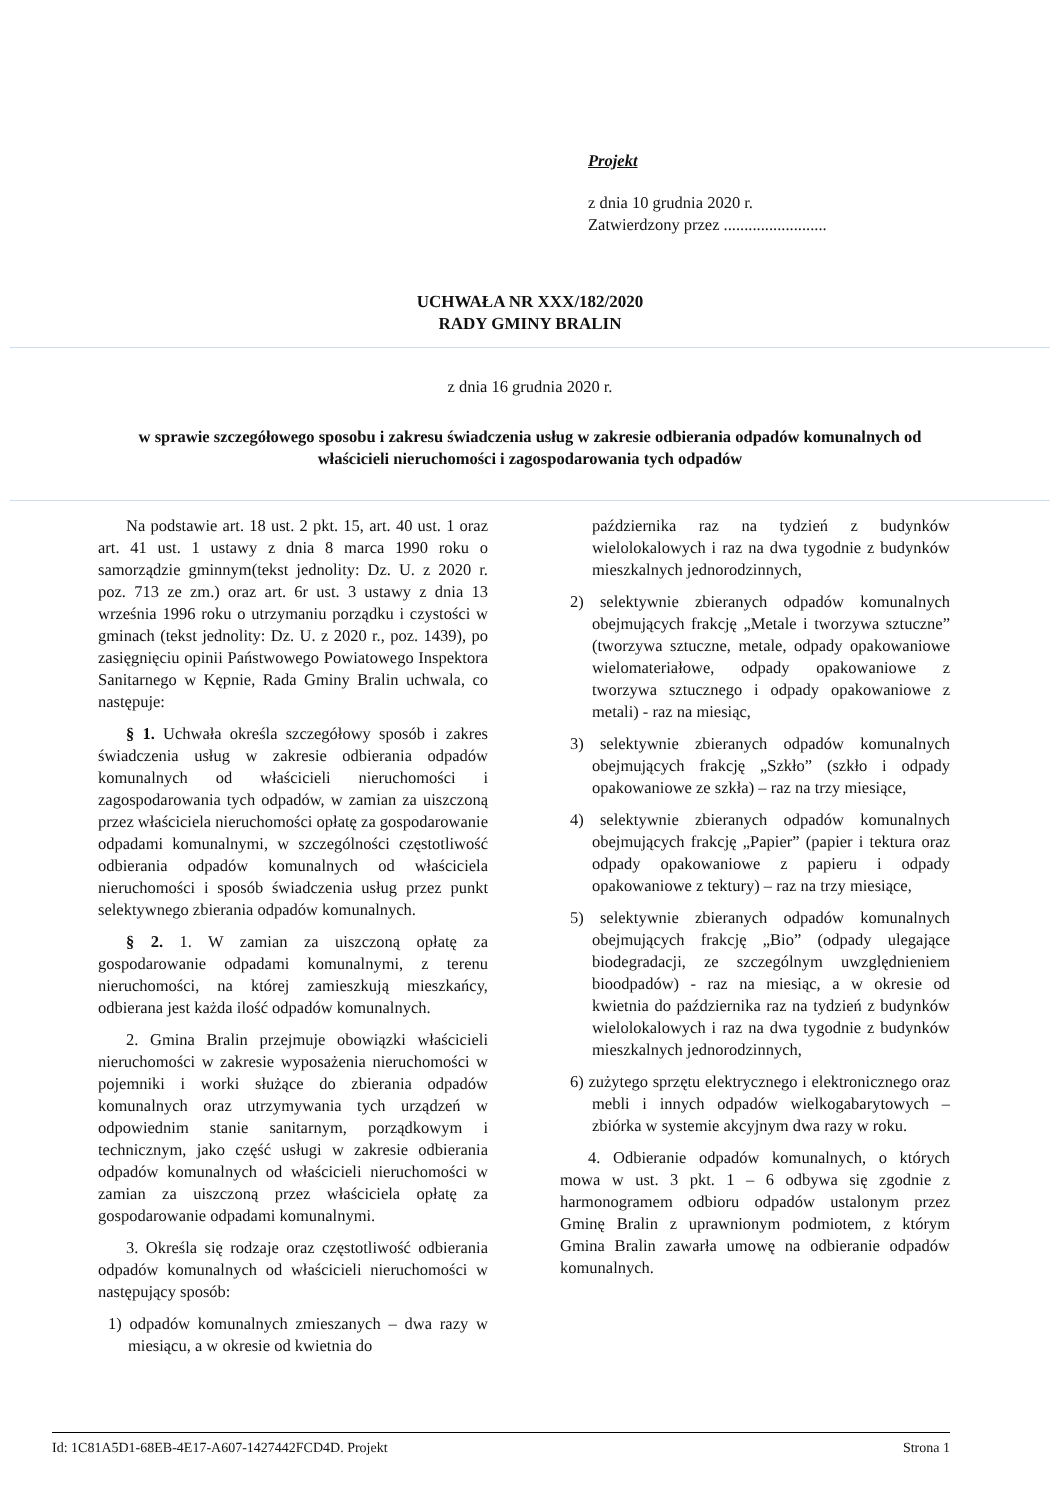Projekt
z dnia 10 grudnia 2020 r.
Zatwierdzony przez .........................
UCHWAŁA NR XXX/182/2020
RADY GMINY BRALIN
z dnia 16 grudnia 2020 r.
w sprawie szczegółowego sposobu i zakresu świadczenia usług w zakresie odbierania odpadów komunalnych od właścicieli nieruchomości i zagospodarowania tych odpadów
Na podstawie art. 18 ust. 2 pkt. 15, art. 40 ust. 1 oraz art. 41 ust. 1 ustawy z dnia 8 marca 1990 roku o samorządzie gminnym(tekst jednolity: Dz. U. z 2020 r. poz. 713 ze zm.) oraz art. 6r ust. 3 ustawy z dnia 13 września 1996 roku o utrzymaniu porządku i czystości w gminach (tekst jednolity: Dz. U. z 2020 r., poz. 1439), po zasięgnięciu opinii Państwowego Powiatowego Inspektora Sanitarnego w Kępnie, Rada Gminy Bralin uchwala, co następuje:
§ 1. Uchwała określa szczegółowy sposób i zakres świadczenia usług w zakresie odbierania odpadów komunalnych od właścicieli nieruchomości i zagospodarowania tych odpadów, w zamian za uiszczoną przez właściciela nieruchomości opłatę za gospodarowanie odpadami komunalnymi, w szczególności częstotliwość odbierania odpadów komunalnych od właściciela nieruchomości i sposób świadczenia usług przez punkt selektywnego zbierania odpadów komunalnych.
§ 2. 1. W zamian za uiszczoną opłatę za gospodarowanie odpadami komunalnymi, z terenu nieruchomości, na której zamieszkują mieszkańcy, odbierana jest każda ilość odpadów komunalnych.
2. Gmina Bralin przejmuje obowiązki właścicieli nieruchomości w zakresie wyposażenia nieruchomości w pojemniki i worki służące do zbierania odpadów komunalnych oraz utrzymywania tych urządzeń w odpowiednim stanie sanitarnym, porządkowym i technicznym, jako część usługi w zakresie odbierania odpadów komunalnych od właścicieli nieruchomości w zamian za uiszczoną przez właściciela opłatę za gospodarowanie odpadami komunalnymi.
3. Określa się rodzaje oraz częstotliwość odbierania odpadów komunalnych od właścicieli nieruchomości w następujący sposób:
1) odpadów komunalnych zmieszanych – dwa razy w miesiącu, a w okresie od kwietnia do
października raz na tydzień z budynków wielolokalowych i raz na dwa tygodnie z budynków mieszkalnych jednorodzinnych,
2) selektywnie zbieranych odpadów komunalnych obejmujących frakcję „Metale i tworzywa sztuczne” (tworzywa sztuczne, metale, odpady opakowaniowe wielomateriałowe, odpady opakowaniowe z tworzywa sztucznego i odpady opakowaniowe z metali) - raz na miesiąc,
3) selektywnie zbieranych odpadów komunalnych obejmujących frakcję „Szkło” (szkło i odpady opakowaniowe ze szkła) – raz na trzy miesiące,
4) selektywnie zbieranych odpadów komunalnych obejmujących frakcję „Papier” (papier i tektura oraz odpady opakowaniowe z papieru i odpady opakowaniowe z tektury) – raz na trzy miesiące,
5) selektywnie zbieranych odpadów komunalnych obejmujących frakcję „Bio” (odpady ulegające biodegradacji, ze szczególnym uwzględnieniem bioodpadów) - raz na miesiąc, a w okresie od kwietnia do października raz na tydzień z budynków wielolokalowych i raz na dwa tygodnie z budynków mieszkalnych jednorodzinnych,
6) zużytego sprzętu elektrycznego i elektronicznego oraz mebli i innych odpadów wielkogabarytowych – zbiórka w systemie akcyjnym dwa razy w roku.
4. Odbieranie odpadów komunalnych, o których mowa w ust. 3 pkt. 1 – 6 odbywa się zgodnie z harmonogramem odbioru odpadów ustalonym przez Gminę Bralin z uprawnionym podmiotem, z którym Gmina Bralin zawarła umowę na odbieranie odpadów komunalnych.
Id: 1C81A5D1-68EB-4E17-A607-1427442FCD4D. Projekt Strona 1